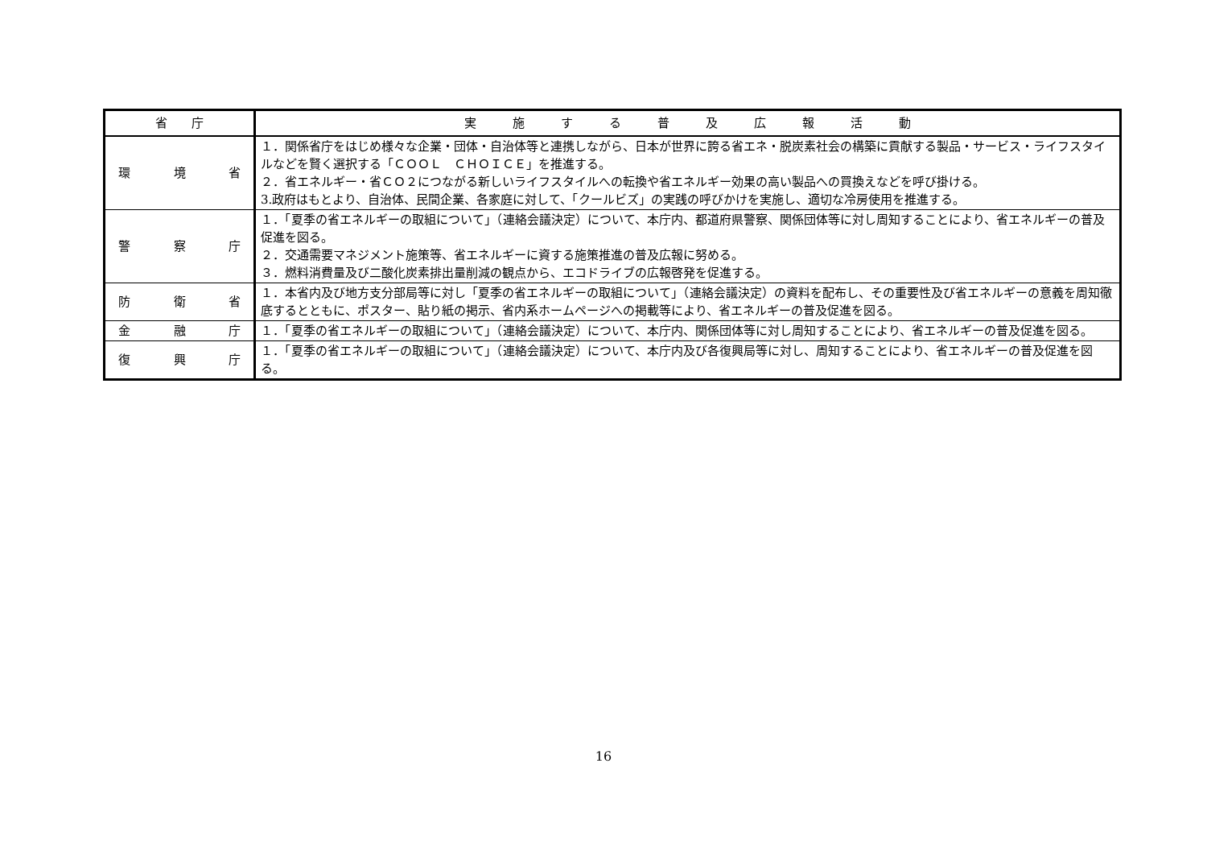| 省 庁 | 実 施 す る 普 及 広 報 活 動 |
| --- | --- |
| 環 境 省 | １．関係省庁をはじめ様々な企業・団体・自治体等と連携しながら、日本が世界に誇る省エネ・脱炭素社会の構築に貢献する製品・サービス・ライフスタイルなどを賢く選択する「ＣＯＯＬ ＣＨＯＩＣＥ」を推進する。 ２．省エネルギー・省ＣＯ２につながる新しいライフスタイルへの転換や省エネルギー効果の高い製品への買換えなどを呼び掛ける。 3.政府はもとより、自治体、民間企業、各家庭に対して、「クールビズ」の実践の呼びかけを実施し、適切な冷房使用を推進する。 |
| 警 察 庁 | １．「夏季の省エネルギーの取組について」（連絡会議決定）について、本庁内、都道府県警察、関係団体等に対し周知することにより、省エネルギーの普及促進を図る。 ２．交通需要マネジメント施策等、省エネルギーに資する施策推進の普及広報に努める。 ３．燃料消費量及び二酸化炭素排出量削減の観点から、エコドライブの広報啓発を促進する。 |
| 防 衛 省 | １．本省内及び地方支分部局等に対し「夏季の省エネルギーの取組について」（連絡会議決定）の資料を配布し、その重要性及び省エネルギーの意義を周知徹底するとともに、ポスター、貼り紙の掲示、省内系ホームページへの掲載等により、省エネルギーの普及促進を図る。 |
| 金 融 庁 | １．「夏季の省エネルギーの取組について」（連絡会議決定）について、本庁内、関係団体等に対し周知することにより、省エネルギーの普及促進を図る。 |
| 復 興 庁 | １．「夏季の省エネルギーの取組について」（連絡会議決定）について、本庁内及び各復興局等に対し、周知することにより、省エネルギーの普及促進を図る。 |
16